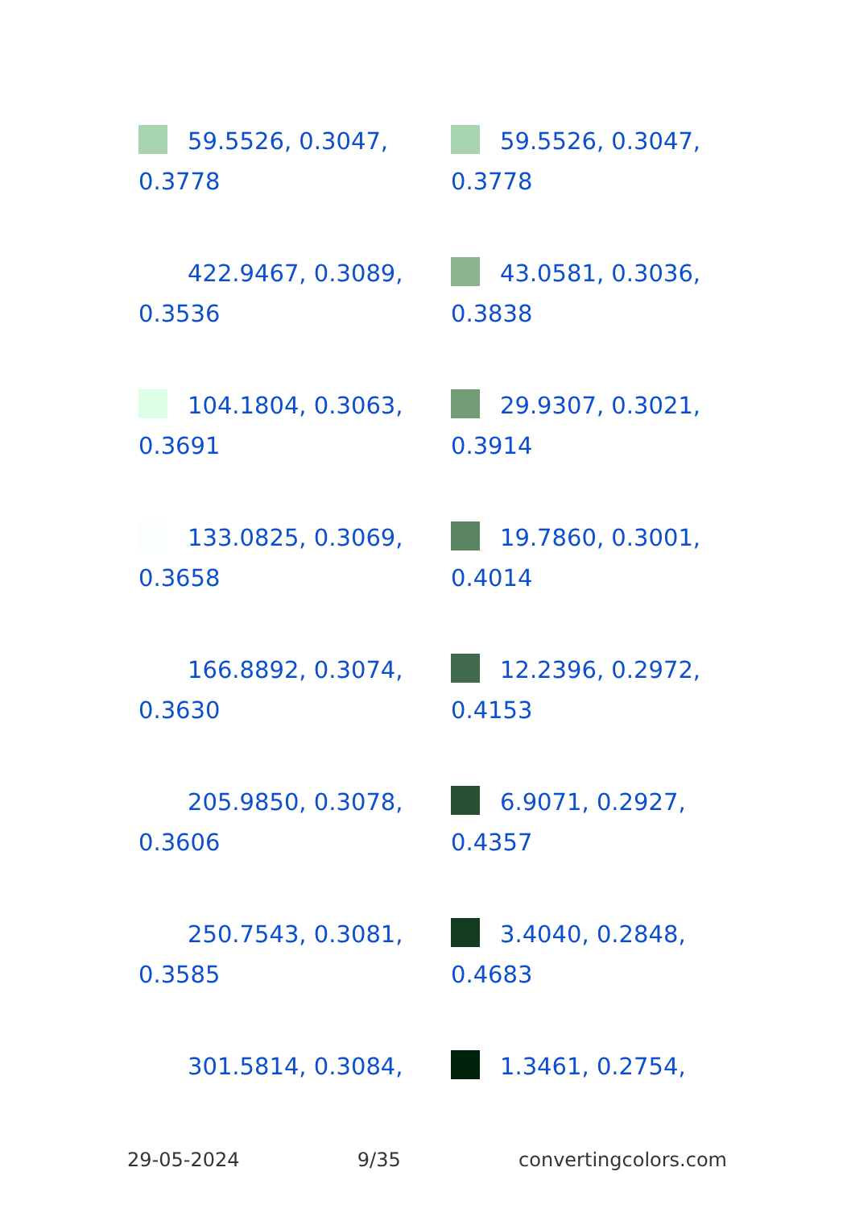59.5526, 0.3047,
0.3778
59.5526, 0.3047,
0.3778
422.9467, 0.3089,
0.3536
43.0581, 0.3036,
0.3838
104.1804, 0.3063,
0.3691
29.9307, 0.3021,
0.3914
133.0825, 0.3069,
0.3658
19.7860, 0.3001,
0.4014
166.8892, 0.3074,
0.3630
12.2396, 0.2972,
0.4153
205.9850, 0.3078,
0.3606
6.9071, 0.2927,
0.4357
250.7543, 0.3081,
0.3585
3.4040, 0.2848,
0.4683
301.5814, 0.3084,
1.3461, 0.2754,
29-05-2024 9/35 convertingcolors.com